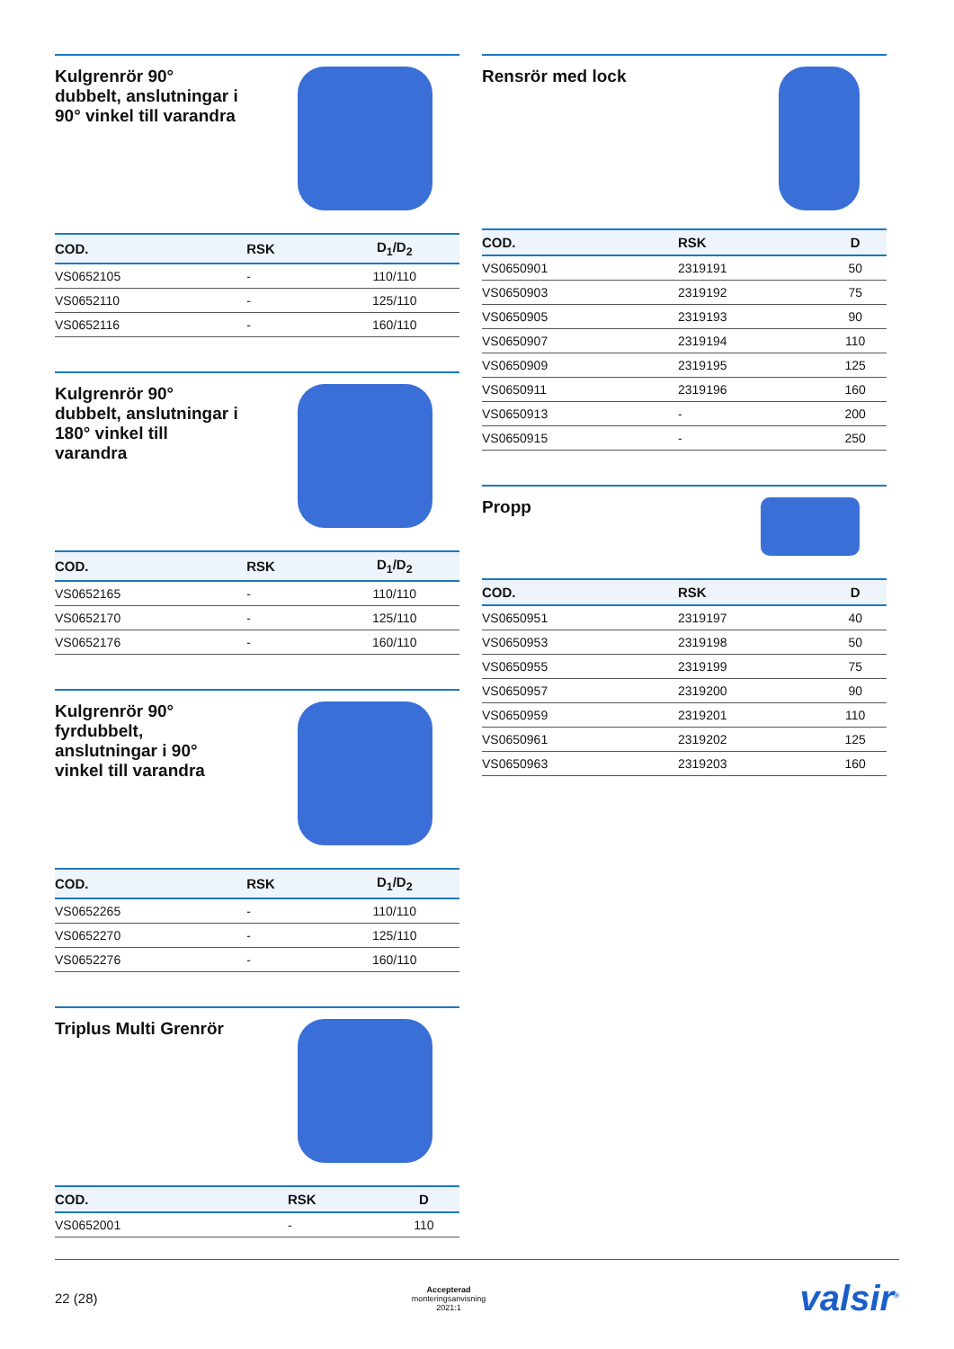Kulgrenrör 90° dubbelt, anslutningar i 90° vinkel till varandra
| COD. | RSK | D<sub>1</sub>/D<sub>2</sub> |
| --- | --- | --- |
| VS0652105 | - | 110/110 |
| VS0652110 | - | 125/110 |
| VS0652116 | - | 160/110 |
Kulgrenrör 90° dubbelt, anslutningar i 180° vinkel till varandra
| COD. | RSK | D<sub>1</sub>/D<sub>2</sub> |
| --- | --- | --- |
| VS0652165 | - | 110/110 |
| VS0652170 | - | 125/110 |
| VS0652176 | - | 160/110 |
Kulgrenrör 90° fyrdubbelt, anslutningar i 90° vinkel till varandra
| COD. | RSK | D<sub>1</sub>/D<sub>2</sub> |
| --- | --- | --- |
| VS0652265 | - | 110/110 |
| VS0652270 | - | 125/110 |
| VS0652276 | - | 160/110 |
Triplus Multi Grenrör
| COD. | RSK | D |
| --- | --- | --- |
| VS0652001 | - | 110 |
Rensrör med lock
| COD. | RSK | D |
| --- | --- | --- |
| VS0650901 | 2319191 | 50 |
| VS0650903 | 2319192 | 75 |
| VS0650905 | 2319193 | 90 |
| VS0650907 | 2319194 | 110 |
| VS0650909 | 2319195 | 125 |
| VS0650911 | 2319196 | 160 |
| VS0650913 | - | 200 |
| VS0650915 | - | 250 |
Propp
| COD. | RSK | D |
| --- | --- | --- |
| VS0650951 | 2319197 | 40 |
| VS0650953 | 2319198 | 50 |
| VS0650955 | 2319199 | 75 |
| VS0650957 | 2319200 | 90 |
| VS0650959 | 2319201 | 110 |
| VS0650961 | 2319202 | 125 |
| VS0650963 | 2319203 | 160 |
22 (28) Accepterad
monteringsanvisning
2021:1 valsir<sup>®</sup>